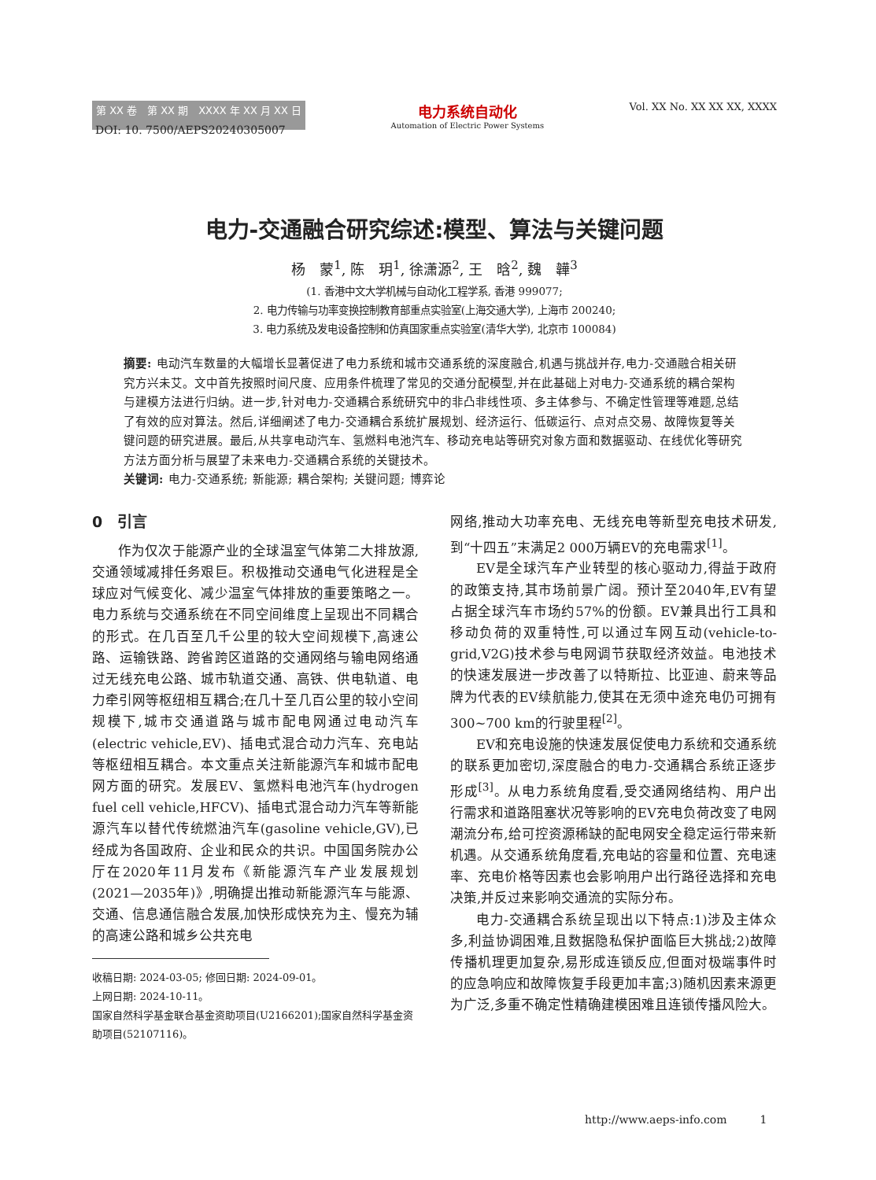第 XX 卷　第 XX 期　XXXX 年 XX 月 XX 日
电力系统自动化
Automation of Electric Power Systems
Vol. XX No. XX XX XX, XXXX
DOI: 10. 7500/AEPS20240305007
电力-交通融合研究综述:模型、算法与关键问题
杨　蒙<sup>1</sup>, 陈　玥<sup>1</sup>, 徐潇源<sup>2</sup>, 王　晗<sup>2</sup>, 魏　韡<sup>3</sup>
(1. 香港中文大学机械与自动化工程学系, 香港 999077;
2. 电力传输与功率变换控制教育部重点实验室(上海交通大学), 上海市 200240;
3. 电力系统及发电设备控制和仿真国家重点实验室(清华大学), 北京市 100084)
摘要: 电动汽车数量的大幅增长显著促进了电力系统和城市交通系统的深度融合,机遇与挑战并存,电力-交通融合相关研究方兴未艾。文中首先按照时间尺度、应用条件梳理了常见的交通分配模型,并在此基础上对电力-交通系统的耦合架构与建模方法进行归纳。进一步,针对电力-交通耦合系统研究中的非凸非线性项、多主体参与、不确定性管理等难题,总结了有效的应对算法。然后,详细阐述了电力-交通耦合系统扩展规划、经济运行、低碳运行、点对点交易、故障恢复等关键问题的研究进展。最后,从共享电动汽车、氢燃料电池汽车、移动充电站等研究对象方面和数据驱动、在线优化等研究方法方面分析与展望了未来电力-交通耦合系统的关键技术。
关键词: 电力-交通系统; 新能源; 耦合架构; 关键问题; 博弈论
0　引言
作为仅次于能源产业的全球温室气体第二大排放源,交通领域减排任务艰巨。积极推动交通电气化进程是全球应对气候变化、减少温室气体排放的重要策略之一。电力系统与交通系统在不同空间维度上呈现出不同耦合的形式。在几百至几千公里的较大空间规模下,高速公路、运输铁路、跨省跨区道路的交通网络与输电网络通过无线充电公路、城市轨道交通、高铁、供电轨道、电力牵引网等枢纽相互耦合;在几十至几百公里的较小空间规模下,城市交通道路与城市配电网通过电动汽车(electric vehicle,EV)、插电式混合动力汽车、充电站等枢纽相互耦合。本文重点关注新能源汽车和城市配电网方面的研究。发展EV、氢燃料电池汽车(hydrogen fuel cell vehicle,HFCV)、插电式混合动力汽车等新能源汽车以替代传统燃油汽车(gasoline vehicle,GV),已经成为各国政府、企业和民众的共识。中国国务院办公厅在2020年11月发布《新能源汽车产业发展规划(2021—2035年)》,明确提出推动新能源汽车与能源、交通、信息通信融合发展,加快形成快充为主、慢充为辅的高速公路和城乡公共充电
收稿日期: 2024-03-05; 修回日期: 2024-09-01。
上网日期: 2024-10-11。
国家自然科学基金联合基金资助项目(U2166201);国家自然科学基金资助项目(52107116)。
网络,推动大功率充电、无线充电等新型充电技术研发,到“十四五”末满足2 000万辆EV的充电需求<sup>[1]</sup>。
EV是全球汽车产业转型的核心驱动力,得益于政府的政策支持,其市场前景广阔。预计至2040年,EV有望占据全球汽车市场约57%的份额。EV兼具出行工具和移动负荷的双重特性,可以通过车网互动(vehicle-to-grid,V2G)技术参与电网调节获取经济效益。电池技术的快速发展进一步改善了以特斯拉、比亚迪、蔚来等品牌为代表的EV续航能力,使其在无须中途充电仍可拥有300~700 km的行驶里程<sup>[2]</sup>。
EV和充电设施的快速发展促使电力系统和交通系统的联系更加密切,深度融合的电力-交通耦合系统正逐步形成<sup>[3]</sup>。从电力系统角度看,受交通网络结构、用户出行需求和道路阻塞状况等影响的EV充电负荷改变了电网潮流分布,给可控资源稀缺的配电网安全稳定运行带来新机遇。从交通系统角度看,充电站的容量和位置、充电速率、充电价格等因素也会影响用户出行路径选择和充电决策,并反过来影响交通流的实际分布。
电力-交通耦合系统呈现出以下特点:1)涉及主体众多,利益协调困难,且数据隐私保护面临巨大挑战;2)故障传播机理更加复杂,易形成连锁反应,但面对极端事件时的应急响应和故障恢复手段更加丰富;3)随机因素来源更为广泛,多重不确定性精确建模困难且连锁传播风险大。
http://www.aeps-info.com　　　1